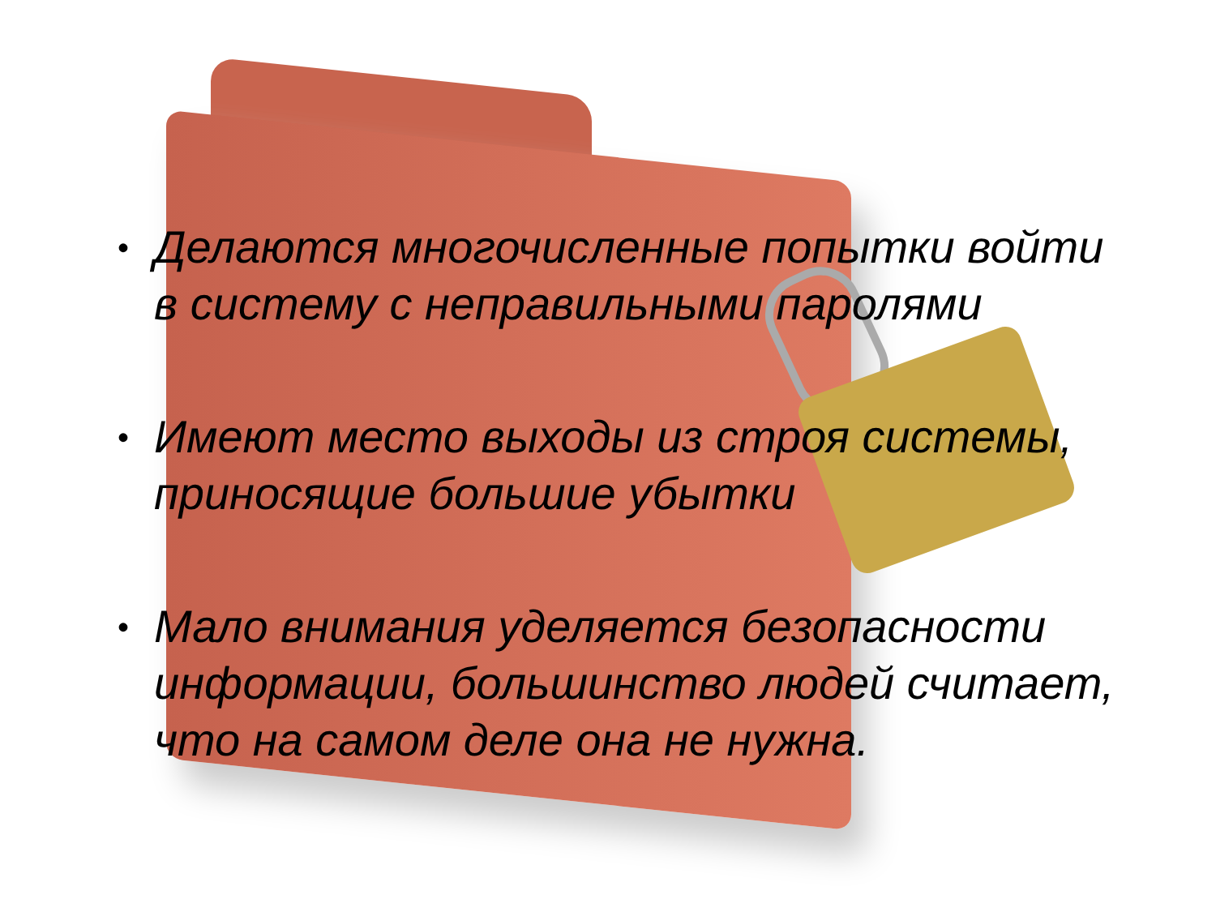• Делаются многочисленные попытки войти в систему с неправильными паролями
• Имеют место выходы из строя системы, приносящие большие убытки
• Мало внимания уделяется безопасности информации, большинство людей считает, что на самом деле она не нужна.